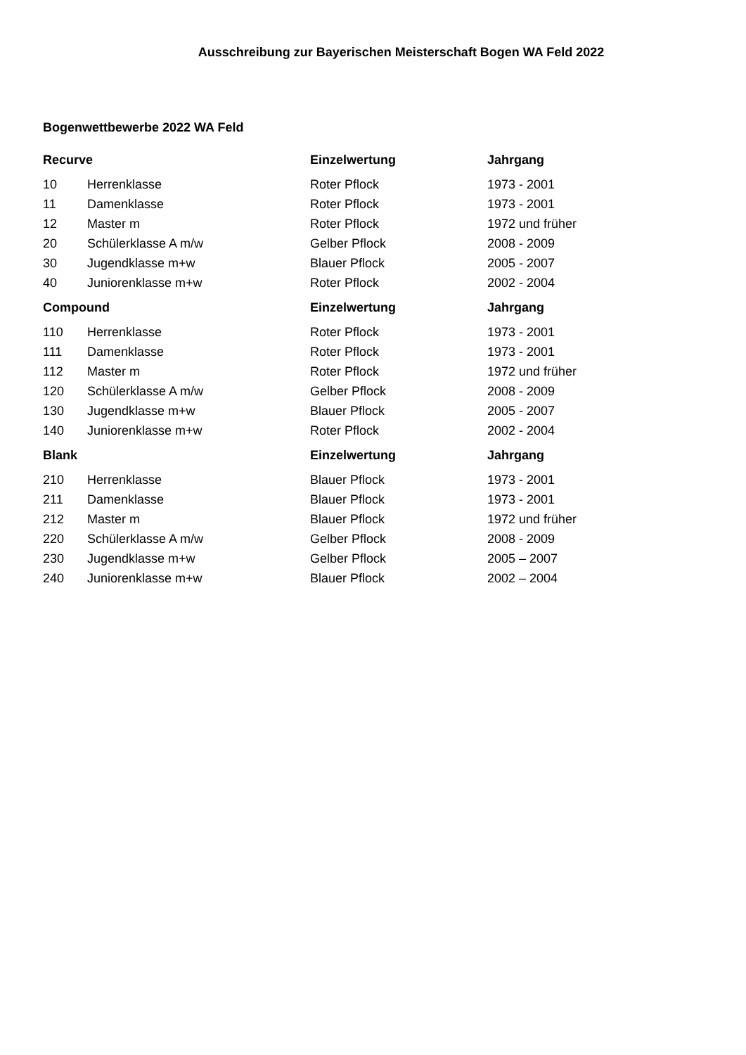Ausschreibung zur Bayerischen Meisterschaft Bogen WA Feld 2022
Bogenwettbewerbe 2022 WA Feld
| Recurve | | Einzelwertung | Jahrgang |
| --- | --- | --- | --- |
| 10 | Herrenklasse | Roter Pflock | 1973 - 2001 |
| 11 | Damenklasse | Roter Pflock | 1973 - 2001 |
| 12 | Master m | Roter Pflock | 1972 und früher |
| 20 | Schülerklasse A m/w | Gelber Pflock | 2008 - 2009 |
| 30 | Jugendklasse m+w | Blauer Pflock | 2005 - 2007 |
| 40 | Juniorenklasse m+w | Roter Pflock | 2002 - 2004 |
| Compound | | Einzelwertung | Jahrgang |
| 110 | Herrenklasse | Roter Pflock | 1973 - 2001 |
| 111 | Damenklasse | Roter Pflock | 1973 - 2001 |
| 112 | Master m | Roter Pflock | 1972 und früher |
| 120 | Schülerklasse A m/w | Gelber Pflock | 2008 - 2009 |
| 130 | Jugendklasse m+w | Blauer Pflock | 2005 - 2007 |
| 140 | Juniorenklasse m+w | Roter Pflock | 2002 - 2004 |
| Blank | | Einzelwertung | Jahrgang |
| 210 | Herrenklasse | Blauer Pflock | 1973 - 2001 |
| 211 | Damenklasse | Blauer Pflock | 1973 - 2001 |
| 212 | Master m | Blauer Pflock | 1972 und früher |
| 220 | Schülerklasse A m/w | Gelber Pflock | 2008 - 2009 |
| 230 | Jugendklasse m+w | Gelber Pflock | 2005 – 2007 |
| 240 | Juniorenklasse m+w | Blauer Pflock | 2002 – 2004 |